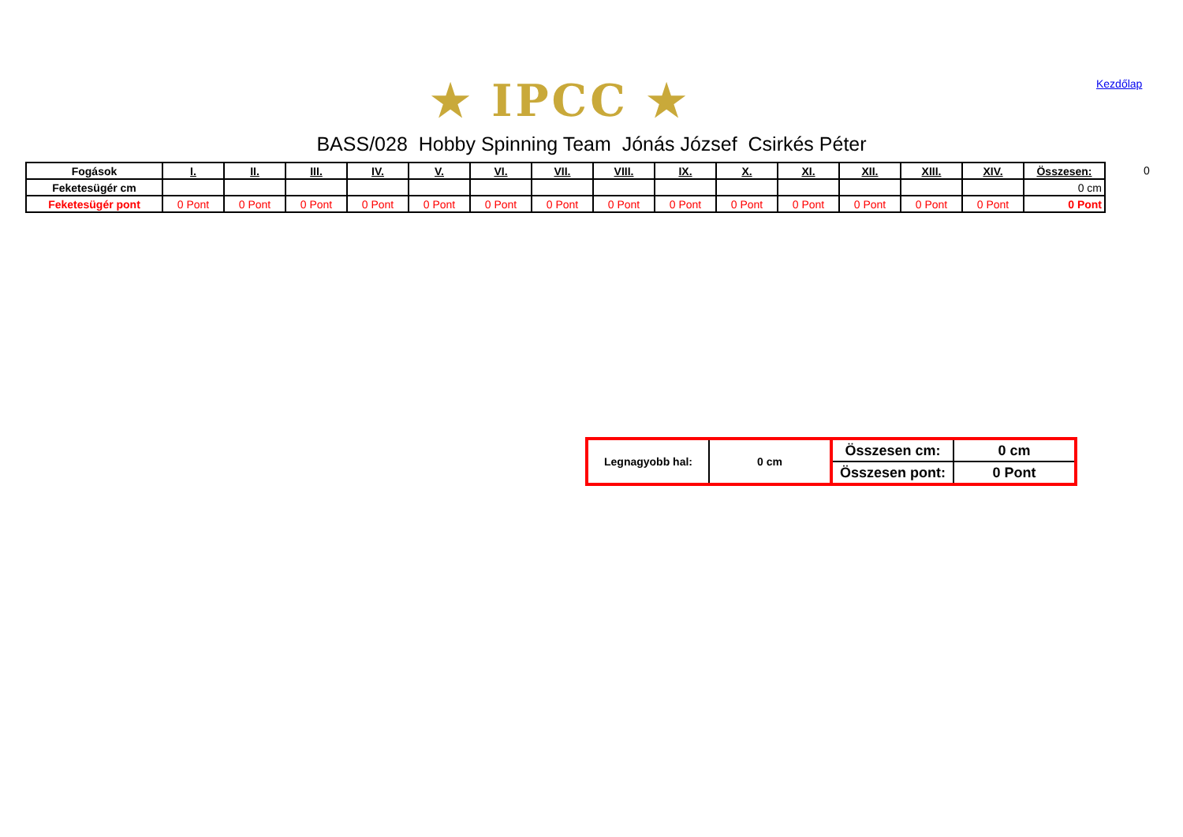★ IPCC ★ Kezdőlap
BASS/028 Hobby Spinning Team Jónás József Csirkés Péter
0
| Fogások | I. | II. | III. | IV. | V. | VI. | VII. | VIII. | IX. | X. | XI. | XII. | XIII. | XIV. | Összesen: |
| --- | --- | --- | --- | --- | --- | --- | --- | --- | --- | --- | --- | --- | --- | --- | --- |
| Feketesügér cm | | | | | | | | | | | | | | | 0 cm |
| Feketesügér pont | 0 Pont | 0 Pont | 0 Pont | 0 Pont | 0 Pont | 0 Pont | 0 Pont | 0 Pont | 0 Pont | 0 Pont | 0 Pont | 0 Pont | 0 Pont | 0 Pont | 0 Pont |
| Legnagyobb hal: | 0 cm | Összesen cm: | 0 cm |
| | | Összesen pont: | 0 Pont |